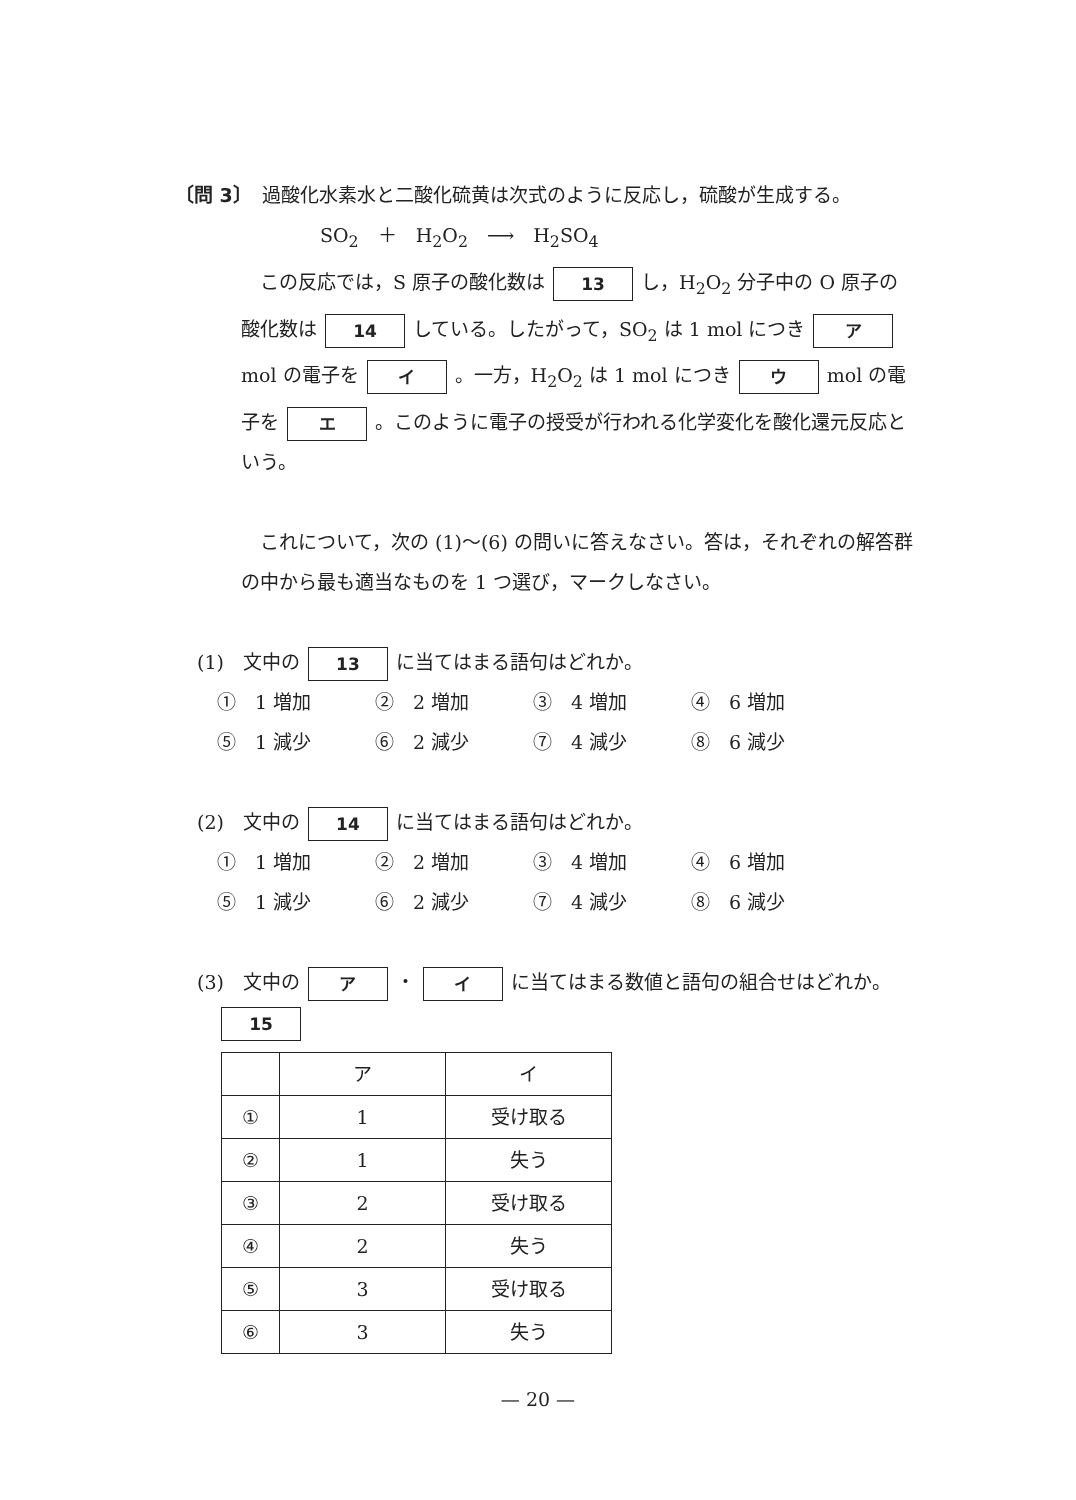〔問 3〕　過酸化水素水と二酸化硫黄は次式のように反応し，硫酸が生成する。
SO<sub>2</sub>　＋　H<sub>2</sub>O<sub>2</sub>　⟶　H<sub>2</sub>SO<sub>4</sub>
　この反応では，S 原子の酸化数は 13 し，H<sub>2</sub>O<sub>2</sub> 分子中の O 原子の酸化数は 14 している。したがって，SO<sub>2</sub> は 1 mol につき ア mol の電子を イ 。一方，H<sub>2</sub>O<sub>2</sub> は 1 mol につき ウ mol の電子を エ 。このように電子の授受が行われる化学変化を酸化還元反応という。
　これについて，次の (1)〜(6) の問いに答えなさい。答は，それぞれの解答群の中から最も適当なものを 1 つ選び，マークしなさい。
(1)　文中の 13 に当てはまる語句はどれか。
①　1 増加 ②　2 増加 ③　4 増加 ④　6 増加 ⑤　1 減少 ⑥　2 減少 ⑦　4 減少 ⑧　6 減少
(2)　文中の 14 に当てはまる語句はどれか。
①　1 増加 ②　2 増加 ③　4 増加 ④　6 増加 ⑤　1 減少 ⑥　2 減少 ⑦　4 減少 ⑧　6 減少
(3)　文中の ア ・ イ に当てはまる数値と語句の組合せはどれか。
15
| | ア | イ |
| --- | --- | --- |
| ① | 1 | 受け取る |
| ② | 1 | 失う |
| ③ | 2 | 受け取る |
| ④ | 2 | 失う |
| ⑤ | 3 | 受け取る |
| ⑥ | 3 | 失う |
— 20 —